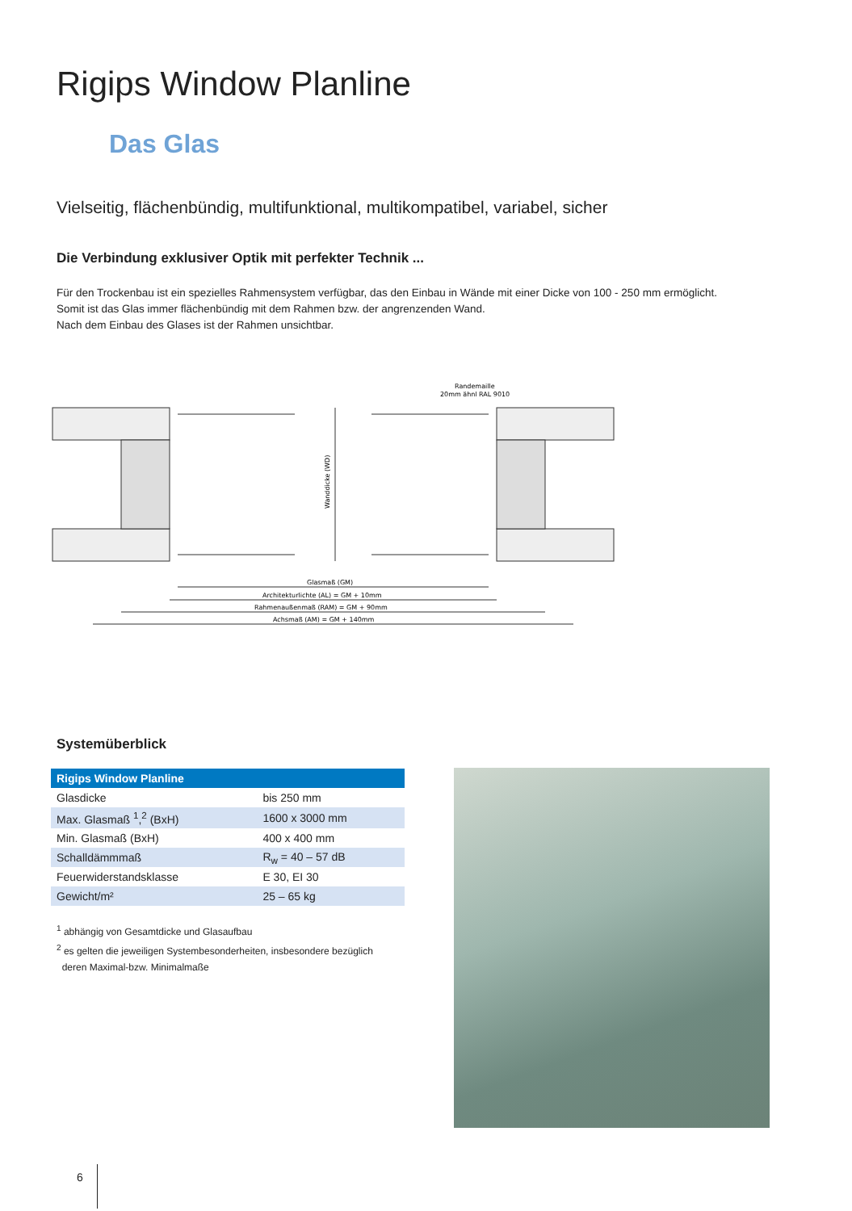Rigips Window Planline
Das Glas
Vielseitig, flächenbündig, multifunktional, multikompatibel, variabel, sicher
Die Verbindung exklusiver Optik mit perfekter Technik ...
Für den Trockenbau ist ein spezielles Rahmensystem verfügbar, das den Einbau in Wände mit einer Dicke von 100 - 250 mm ermöglicht.
Somit ist das Glas immer flächenbündig mit dem Rahmen bzw. der angrenzenden Wand.
Nach dem Einbau des Glases ist der Rahmen unsichtbar.
Wanddicke (WD)
Randemaille
20mm ähnl RAL 9010
Glasmaß (GM)
Architekturlichte (AL) = GM + 10mm
Rahmenaußenmaß (RAM) = GM + 90mm
Achsmaß (AM) = GM + 140mm
Systemüberblick
| Rigips Window Planline | |
| --- | --- |
| Glasdicke | bis 250 mm |
| Max. Glasmaß <sup>1</sup>,<sup>2</sup> (BxH) | 1600 x 3000 mm |
| Min. Glasmaß (BxH) | 400 x 400 mm |
| Schalldämmmaß | R<sub>w</sub> = 40 – 57 dB |
| Feuerwiderstandsklasse | E 30, EI 30 |
| Gewicht/m² | 25 – 65 kg |
<sup>1</sup> abhängig von Gesamtdicke und Glasaufbau
<sup>2</sup> es gelten die jeweiligen Systembesonderheiten, insbesondere bezüglich
deren Maximal-bzw. Minimalmaße
6